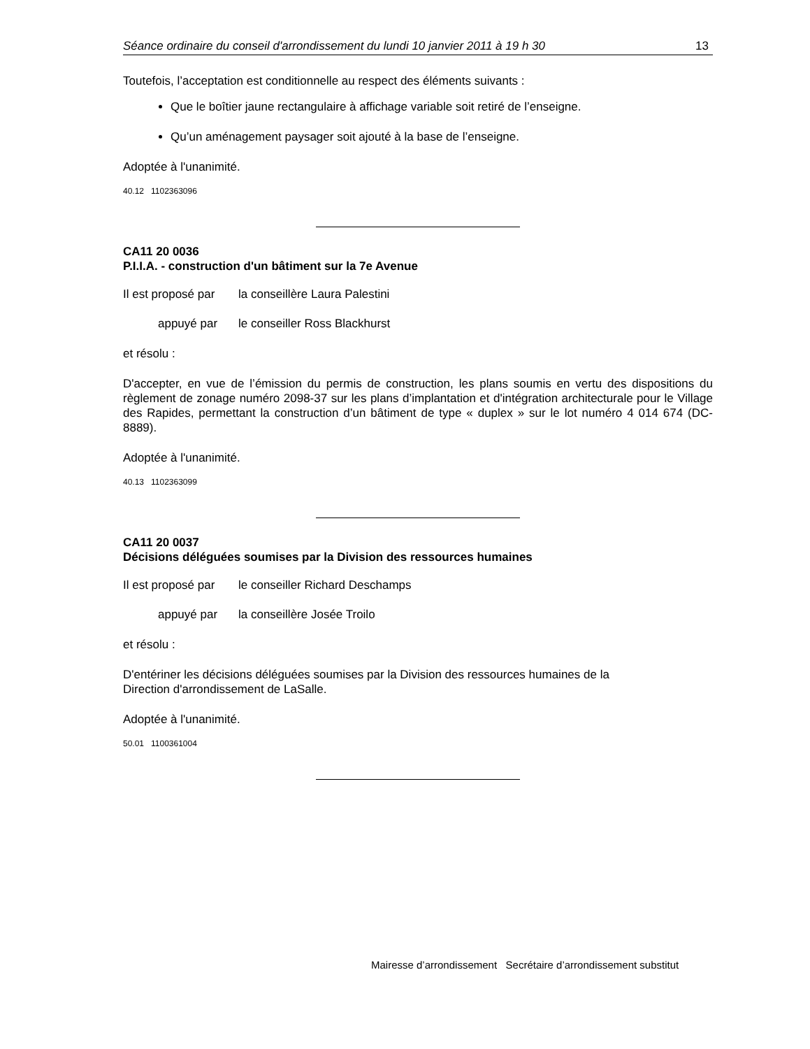Séance ordinaire du conseil d'arrondissement du lundi 10 janvier 2011 à 19 h 30 13
Toutefois, l’acceptation est conditionnelle au respect des éléments suivants :
Que le boîtier jaune rectangulaire à affichage variable soit retiré de l’enseigne.
Qu’un aménagement paysager soit ajouté à la base de l’enseigne.
Adoptée à l'unanimité.
40.12 1102363096
CA11 20 0036
P.I.I.A. - construction d'un bâtiment sur la 7e Avenue
Il est proposé par la conseillère Laura Palestini
appuyé par le conseiller Ross Blackhurst
et résolu :
D'accepter, en vue de l’émission du permis de construction, les plans soumis en vertu des dispositions du règlement de zonage numéro 2098-37 sur les plans d’implantation et d'intégration architecturale pour le Village des Rapides, permettant la construction d’un bâtiment de type « duplex » sur le lot numéro 4 014 674 (DC-8889).
Adoptée à l'unanimité.
40.13 1102363099
CA11 20 0037
Décisions déléguées soumises par la Division des ressources humaines
Il est proposé par le conseiller Richard Deschamps
appuyé par la conseillère Josée Troilo
et résolu :
D'entériner les décisions déléguées soumises par la Division des ressources humaines de la
Direction d'arrondissement de LaSalle.
Adoptée à l'unanimité.
50.01 1100361004
Mairesse d’arrondissement Secrétaire d’arrondissement substitut